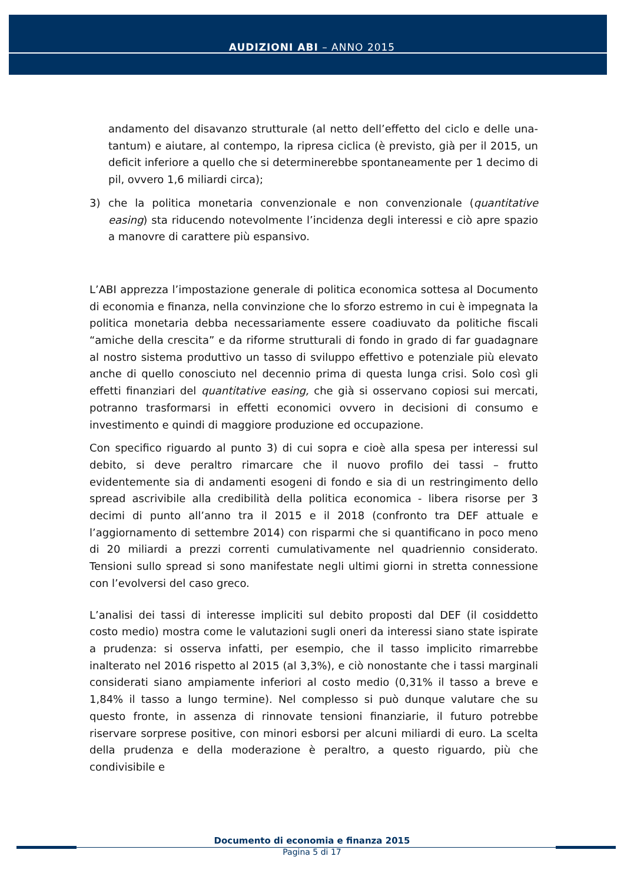AUDIZIONI ABI – ANNO 2015
andamento del disavanzo strutturale (al netto dell’effetto del ciclo e delle una-tantum) e aiutare, al contempo, la ripresa ciclica (è previsto, già per il 2015, un deficit inferiore a quello che si determinerebbe spontaneamente per 1 decimo di pil, ovvero 1,6 miliardi circa);
3) che la politica monetaria convenzionale e non convenzionale (quantitative easing) sta riducendo notevolmente l’incidenza degli interessi e ciò apre spazio a manovre di carattere più espansivo.
L’ABI apprezza l’impostazione generale di politica economica sottesa al Documento di economia e finanza, nella convinzione che lo sforzo estremo in cui è impegnata la politica monetaria debba necessariamente essere coadiuvato da politiche fiscali “amiche della crescita” e da riforme strutturali di fondo in grado di far guadagnare al nostro sistema produttivo un tasso di sviluppo effettivo e potenziale più elevato anche di quello conosciuto nel decennio prima di questa lunga crisi. Solo così gli effetti finanziari del quantitative easing, che già si osservano copiosi sui mercati, potranno trasformarsi in effetti economici ovvero in decisioni di consumo e investimento e quindi di maggiore produzione ed occupazione.
Con specifico riguardo al punto 3) di cui sopra e cioè alla spesa per interessi sul debito, si deve peraltro rimarcare che il nuovo profilo dei tassi – frutto evidentemente sia di andamenti esogeni di fondo e sia di un restringimento dello spread ascrivibile alla credibilità della politica economica - libera risorse per 3 decimi di punto all’anno tra il 2015 e il 2018 (confronto tra DEF attuale e l’aggiornamento di settembre 2014) con risparmi che si quantificano in poco meno di 20 miliardi a prezzi correnti cumulativamente nel quadriennio considerato. Tensioni sullo spread si sono manifestate negli ultimi giorni in stretta connessione con l’evolversi del caso greco.
L’analisi dei tassi di interesse impliciti sul debito proposti dal DEF (il cosiddetto costo medio) mostra come le valutazioni sugli oneri da interessi siano state ispirate a prudenza: si osserva infatti, per esempio, che il tasso implicito rimarrebbe inalterato nel 2016 rispetto al 2015 (al 3,3%), e ciò nonostante che i tassi marginali considerati siano ampiamente inferiori al costo medio (0,31% il tasso a breve e 1,84% il tasso a lungo termine). Nel complesso si può dunque valutare che su questo fronte, in assenza di rinnovate tensioni finanziarie, il futuro potrebbe riservare sorprese positive, con minori esborsi per alcuni miliardi di euro. La scelta della prudenza e della moderazione è peraltro, a questo riguardo, più che condivisibile e
Documento di economia e finanza 2015
Pagina 5 di 17